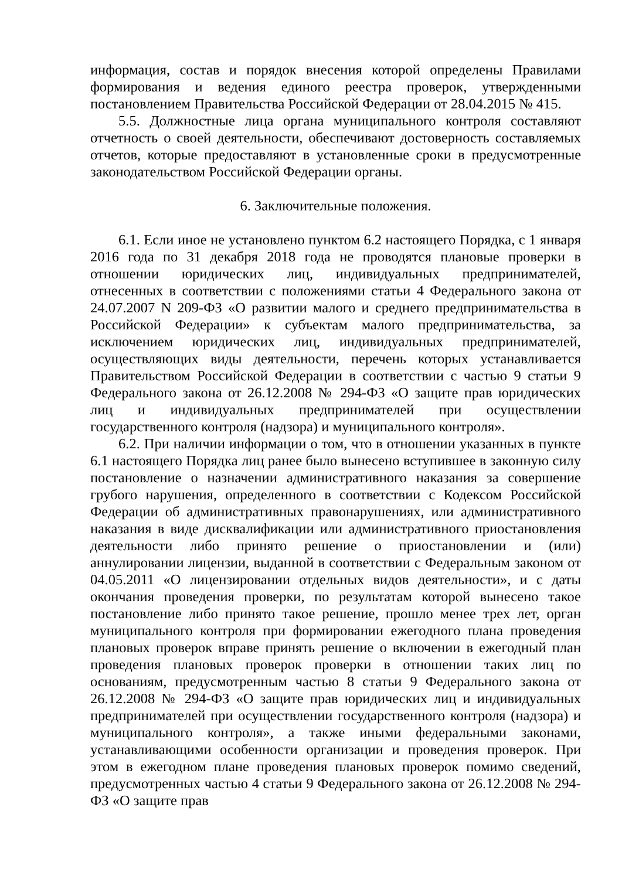информация, состав и порядок внесения которой определены Правилами формирования и ведения единого реестра проверок, утвержденными постановлением Правительства Российской Федерации от 28.04.2015 № 415.
5.5. Должностные лица органа муниципального контроля составляют отчетность о своей деятельности, обеспечивают достоверность составляемых отчетов, которые предоставляют в установленные сроки в предусмотренные законодательством Российской Федерации органы.
6. Заключительные положения.
6.1. Если иное не установлено пунктом 6.2 настоящего Порядка, с 1 января 2016 года по 31 декабря 2018 года не проводятся плановые проверки в отношении юридических лиц, индивидуальных предпринимателей, отнесенных в соответствии с положениями статьи 4 Федерального закона от 24.07.2007 N 209-ФЗ «О развитии малого и среднего предпринимательства в Российской Федерации» к субъектам малого предпринимательства, за исключением юридических лиц, индивидуальных предпринимателей, осуществляющих виды деятельности, перечень которых устанавливается Правительством Российской Федерации в соответствии с частью 9 статьи 9 Федерального закона от 26.12.2008 № 294-ФЗ «О защите прав юридических лиц и индивидуальных предпринимателей при осуществлении государственного контроля (надзора) и муниципального контроля».
6.2. При наличии информации о том, что в отношении указанных в пункте 6.1 настоящего Порядка лиц ранее было вынесено вступившее в законную силу постановление о назначении административного наказания за совершение грубого нарушения, определенного в соответствии с Кодексом Российской Федерации об административных правонарушениях, или административного наказания в виде дисквалификации или административного приостановления деятельности либо принято решение о приостановлении и (или) аннулировании лицензии, выданной в соответствии с Федеральным законом от 04.05.2011 «О лицензировании отдельных видов деятельности», и с даты окончания проведения проверки, по результатам которой вынесено такое постановление либо принято такое решение, прошло менее трех лет, орган муниципального контроля при формировании ежегодного плана проведения плановых проверок вправе принять решение о включении в ежегодный план проведения плановых проверок проверки в отношении таких лиц по основаниям, предусмотренным частью 8 статьи 9 Федерального закона от 26.12.2008 № 294-ФЗ «О защите прав юридических лиц и индивидуальных предпринимателей при осуществлении государственного контроля (надзора) и муниципального контроля», а также иными федеральными законами, устанавливающими особенности организации и проведения проверок. При этом в ежегодном плане проведения плановых проверок помимо сведений, предусмотренных частью 4 статьи 9 Федерального закона от 26.12.2008 № 294-ФЗ «О защите прав